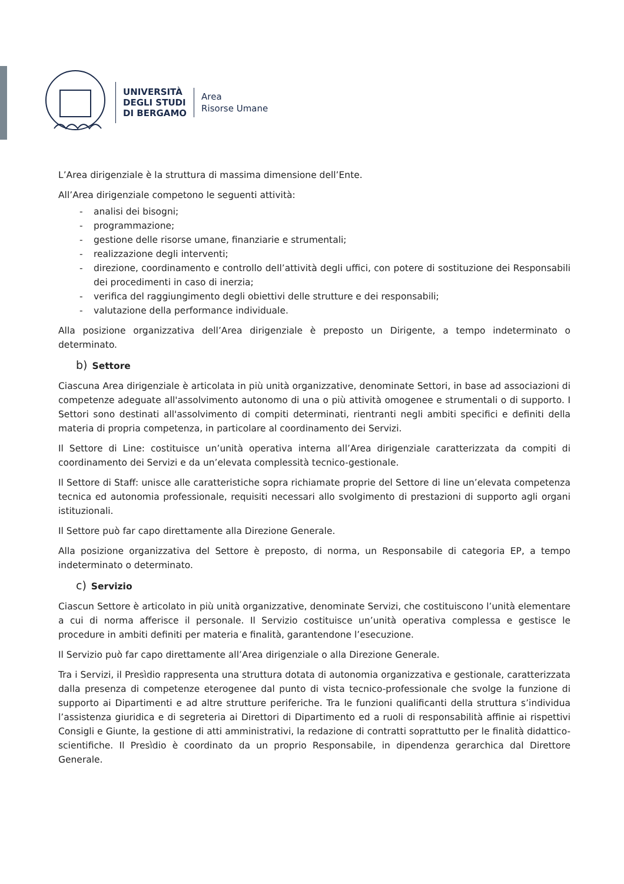UNIVERSITÀ
DEGLI STUDI
DI BERGAMO
Area
Risorse Umane
L’Area dirigenziale è la struttura di massima dimensione dell’Ente.
All’Area dirigenziale competono le seguenti attività:
- analisi dei bisogni;
- programmazione;
- gestione delle risorse umane, finanziarie e strumentali;
- realizzazione degli interventi;
- direzione, coordinamento e controllo dell’attività degli uffici, con potere di sostituzione dei Responsabili dei procedimenti in caso di inerzia;
- verifica del raggiungimento degli obiettivi delle strutture e dei responsabili;
- valutazione della performance individuale.
Alla posizione organizzativa dell’Area dirigenziale è preposto un Dirigente, a tempo indeterminato o determinato.
b) Settore
Ciascuna Area dirigenziale è articolata in più unità organizzative, denominate Settori, in base ad associazioni di competenze adeguate all'assolvimento autonomo di una o più attività omogenee e strumentali o di supporto. I Settori sono destinati all'assolvimento di compiti determinati, rientranti negli ambiti specifici e definiti della materia di propria competenza, in particolare al coordinamento dei Servizi.
Il Settore di Line: costituisce un’unità operativa interna all’Area dirigenziale caratterizzata da compiti di coordinamento dei Servizi e da un’elevata complessità tecnico-gestionale.
Il Settore di Staff: unisce alle caratteristiche sopra richiamate proprie del Settore di line un’elevata competenza tecnica ed autonomia professionale, requisiti necessari allo svolgimento di prestazioni di supporto agli organi istituzionali.
Il Settore può far capo direttamente alla Direzione Generale.
Alla posizione organizzativa del Settore è preposto, di norma, un Responsabile di categoria EP, a tempo indeterminato o determinato.
c) Servizio
Ciascun Settore è articolato in più unità organizzative, denominate Servizi, che costituiscono l’unità elementare a cui di norma afferisce il personale. Il Servizio costituisce un’unità operativa complessa e gestisce le procedure in ambiti definiti per materia e finalità, garantendone l’esecuzione.
Il Servizio può far capo direttamente all’Area dirigenziale o alla Direzione Generale.
Tra i Servizi, il Presìdio rappresenta una struttura dotata di autonomia organizzativa e gestionale, caratterizzata dalla presenza di competenze eterogenee dal punto di vista tecnico-professionale che svolge la funzione di supporto ai Dipartimenti e ad altre strutture periferiche. Tra le funzioni qualificanti della struttura s’individua l’assistenza giuridica e di segreteria ai Direttori di Dipartimento ed a ruoli di responsabilità affinie ai rispettivi Consigli e Giunte, la gestione di atti amministrativi, la redazione di contratti soprattutto per le finalità didattico- scientifiche. Il Presìdio è coordinato da un proprio Responsabile, in dipendenza gerarchica dal Direttore Generale.